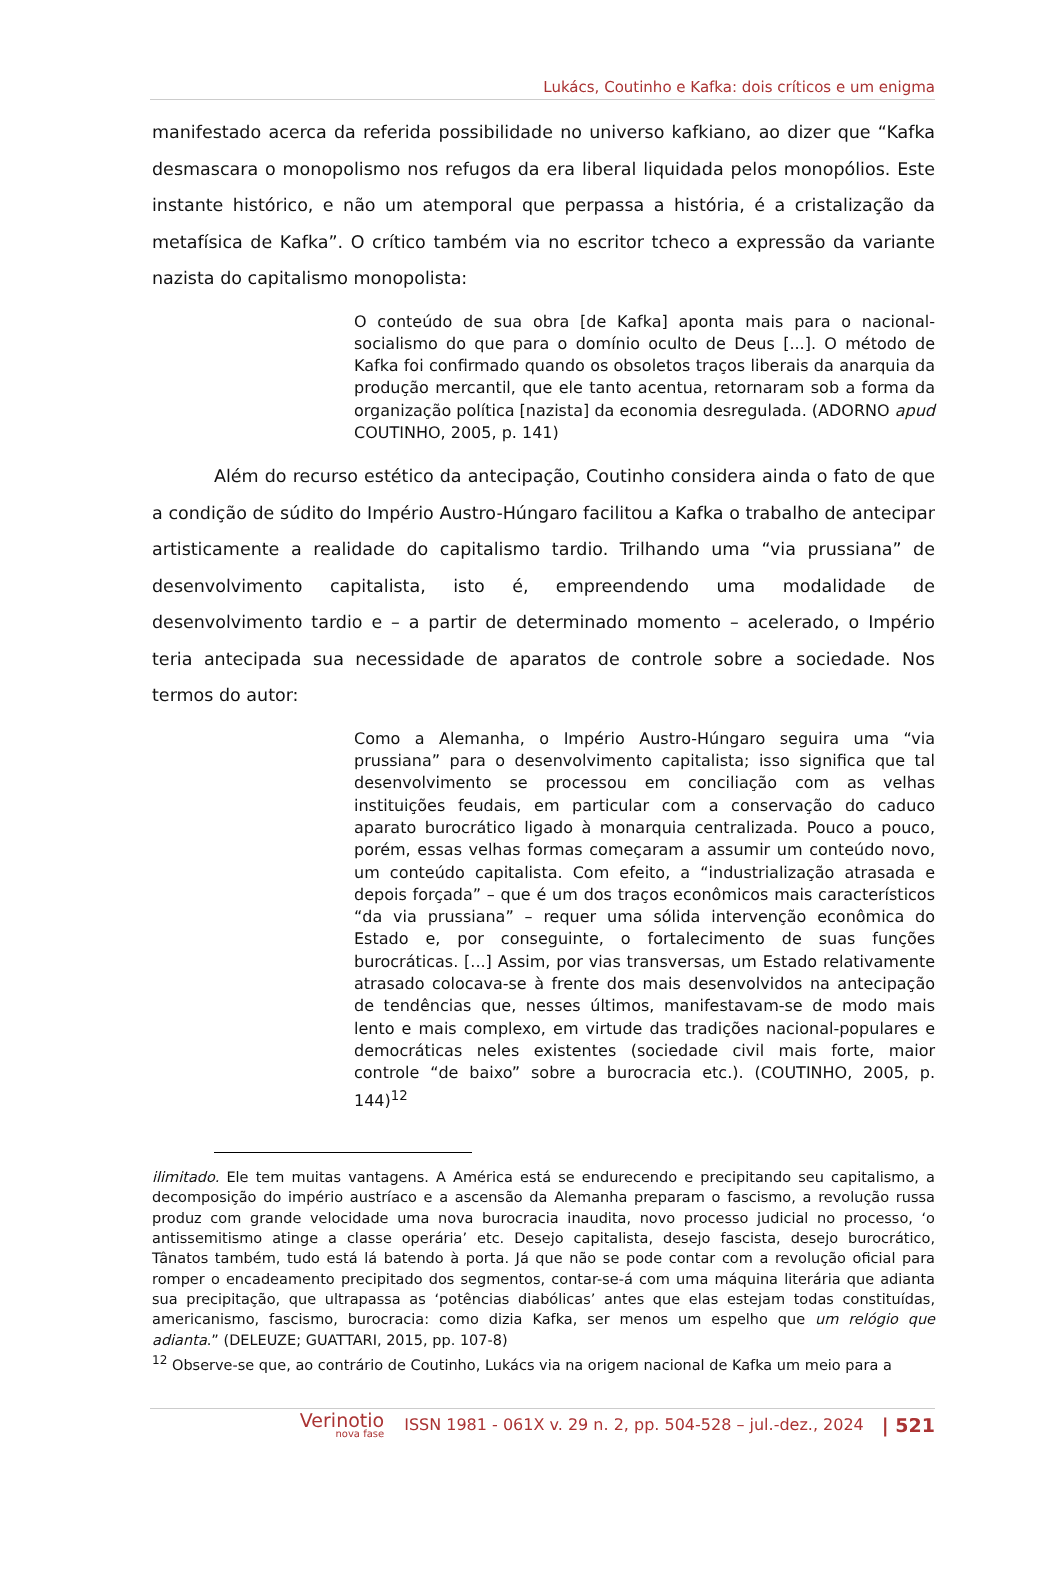Lukács, Coutinho e Kafka: dois críticos e um enigma
manifestado acerca da referida possibilidade no universo kafkiano, ao dizer que “Kafka desmascara o monopolismo nos refugos da era liberal liquidada pelos monopólios. Este instante histórico, e não um atemporal que perpassa a história, é a cristalização da metafísica de Kafka”. O crítico também via no escritor tcheco a expressão da variante nazista do capitalismo monopolista:
O conteúdo de sua obra [de Kafka] aponta mais para o nacional-socialismo do que para o domínio oculto de Deus [...]. O método de Kafka foi confirmado quando os obsoletos traços liberais da anarquia da produção mercantil, que ele tanto acentua, retornaram sob a forma da organização política [nazista] da economia desregulada. (ADORNO apud COUTINHO, 2005, p. 141)
Além do recurso estético da antecipação, Coutinho considera ainda o fato de que a condição de súdito do Império Austro-Húngaro facilitou a Kafka o trabalho de antecipar artisticamente a realidade do capitalismo tardio. Trilhando uma “via prussiana” de desenvolvimento capitalista, isto é, empreendendo uma modalidade de desenvolvimento tardio e – a partir de determinado momento – acelerado, o Império teria antecipada sua necessidade de aparatos de controle sobre a sociedade. Nos termos do autor:
Como a Alemanha, o Império Austro-Húngaro seguira uma “via prussiana” para o desenvolvimento capitalista; isso significa que tal desenvolvimento se processou em conciliação com as velhas instituições feudais, em particular com a conservação do caduco aparato burocrático ligado à monarquia centralizada. Pouco a pouco, porém, essas velhas formas começaram a assumir um conteúdo novo, um conteúdo capitalista. Com efeito, a “industrialização atrasada e depois forçada” – que é um dos traços econômicos mais característicos “da via prussiana” – requer uma sólida intervenção econômica do Estado e, por conseguinte, o fortalecimento de suas funções burocráticas. [...] Assim, por vias transversas, um Estado relativamente atrasado colocava-se à frente dos mais desenvolvidos na antecipação de tendências que, nesses últimos, manifestavam-se de modo mais lento e mais complexo, em virtude das tradições nacional-populares e democráticas neles existentes (sociedade civil mais forte, maior controle “de baixo” sobre a burocracia etc.). (COUTINHO, 2005, p. 144)<sup>12</sup>
ilimitado. Ele tem muitas vantagens. A América está se endurecendo e precipitando seu capitalismo, a decomposição do império austríaco e a ascensão da Alemanha preparam o fascismo, a revolução russa produz com grande velocidade uma nova burocracia inaudita, novo processo judicial no processo, ‘o antissemitismo atinge a classe operária’ etc. Desejo capitalista, desejo fascista, desejo burocrático, Tânatos também, tudo está lá batendo à porta. Já que não se pode contar com a revolução oficial para romper o encadeamento precipitado dos segmentos, contar-se-á com uma máquina literária que adianta sua precipitação, que ultrapassa as ‘potências diabólicas’ antes que elas estejam todas constituídas, americanismo, fascismo, burocracia: como dizia Kafka, ser menos um espelho que um relógio que adianta.” (DELEUZE; GUATTARI, 2015, pp. 107-8)
<sup>12</sup> Observe-se que, ao contrário de Coutinho, Lukács via na origem nacional de Kafka um meio para a
Verinotio
nova fase
ISSN 1981 - 061X v. 29 n. 2, pp. 504-528 – jul.-dez., 2024 | 521